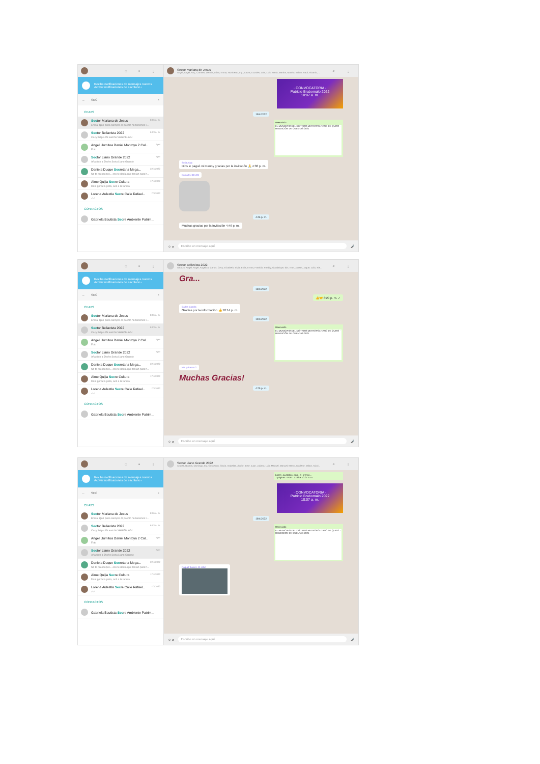◌ ▪ ⋮
Recibe notificaciones de mensajes nuevos
Activar notificaciones de escritorio ›
← SEC ×
CHATS
Sector Mariana de Jesus
8:56 a. m.
Enma: Qué pena siempre él pueblo no tenemos l...
Sector Bellavista 2022
6:53 a. m.
Cecy: https://fb.watch/cYHGiFbU6G/
Angel Llumitoa Daniel Montoya 2 Cal...
ayer
Foto
Sector Llano Grande 2022
ayer
Añadiste a Jhofre Soria Llano Grande
Daniela Duque Secretaria Mega...
22/4/2022
No te preocupes... eso te decía que tenían para h...
Aime Quijia Secre Cultura
17/4/2022
Dani pprfa la pista, acá a la tarima
Lorena Aulestia Secre Calle Rafael...
7/3/2022
✓✓
CONTACTOS
Gabriela Bautista Secre Ambiente Patrim...
Sector Mariana de Jesus
Angel, Angel, Arq., Carmen, Dennis, Elisa, Enma, Humberto, Ing., Laura, Lourdes, Luis, Luis, Maria, Martha, Martha, Milton, Raul, Ricardo, ...
⌕ ⋮
· CONVOCATORIA ·
Patricio Brabomalo 2022
10:07 a. m.
19/4/2022
Reenviado
EL MUNICIPIO DEL DISTRITO METROPOLITANO DE QUITO · RENDICIÓN DE CUENTAS 2021
Sofia Alajo
Dios le pagué mi Danny gracias por la invitación 🙏 4:38 p. m.
Enma EL BELEN
4:46 p. m.
Muchas gracias por la invitación 4:46 p. m.
☺ ⌀
Escribe un mensaje aquí
🎤
◌ ▪ ⋮
Recibe notificaciones de mensajes nuevos
Activar notificaciones de escritorio ›
← SEC ×
CHATS
Sector Mariana de Jesus
8:56 a. m.
Enma: Qué pena siempre él pueblo no tenemos l...
Sector Bellavista 2022
6:53 a. m.
Cecy: https://fb.watch/cYHGiFbU6G/
Angel Llumitoa Daniel Montoya 2 Cal...
ayer
Foto
Sector Llano Grande 2022
ayer
Añadiste a Jhofre Soria Llano Grande
Daniela Duque Secretaria Mega...
22/4/2022
No te preocupes... eso te decía que tenían para h...
Aime Quijia Secre Cultura
17/4/2022
Dani pprfa la pista, acá a la tarima
Lorena Aulestia Secre Calle Rafael...
7/3/2022
✓✓
CONTACTOS
Gabriela Bautista Secre Ambiente Patrim...
Sector Bellavista 2022
Alfonzo, Angel, Angel, Angelica, Carlos, Cecy, Elizabeth, Elvia, Elvia, Enma, Franklin, Freddy, Guadalupe, Ibis, Ivan, Janeth, Jaque, Julio, Kle...
⌕ ⋮
Gra...
18/4/2022
👍🤝 8:29 p. m. ✓
Carlos Castillo
Gracias por la información 👍 10:14 p. m.
19/4/2022
Reenviado
EL MUNICIPIO DEL DISTRITO METROPOLITANO DE QUITO · RENDICIÓN DE CUENTAS 2021
luis quiranza 2
Muchas Gracias!
4:29 p. m.
☺ ⌀
Escribe un mensaje aquí
🎤
◌ ▪ ⋮
Recibe notificaciones de mensajes nuevos
Activar notificaciones de escritorio ›
← SEC ×
CHATS
Sector Mariana de Jesus
8:56 a. m.
Enma: Qué pena siempre él pueblo no tenemos l...
Sector Bellavista 2022
6:53 a. m.
Cecy: https://fb.watch/cYHGiFbU6G/
Angel Llumitoa Daniel Montoya 2 Cal...
ayer
Foto
Sector Llano Grande 2022
ayer
Añadiste a Jhofre Soria Llano Grande
Daniela Duque Secretaria Mega...
22/4/2022
No te preocupes... eso te decía que tenían para h...
Aime Quijia Secre Cultura
17/4/2022
Dani pprfa la pista, acá a la tarima
Lorena Aulestia Secre Calle Rafael...
7/3/2022
✓✓
CONTACTOS
Gabriela Bautista Secre Ambiente Patrim...
Sector Llano Grande 2022
Araceli, Blanca, Domingo, Ely, Geovanny, Gloria, Isabelita, Jhofre, Jose, Juan, Juliana, Luis, Manuel, Manuel, Marco, Marlene, Milton, Nicol...
⌕ ⋮
bases_ajustadas_para_el_premio...
7 páginas · PDF · 718 kB 10:07 a. m.
· CONVOCATORIA ·
Patricio Brabomalo 2022
10:07 a. m.
19/4/2022
Reenviado
EL MUNICIPIO DEL DISTRITO METROPOLITANO DE QUITO · RENDICIÓN DE CUENTAS 2021
Raquel Suárez. El redin
☺ ⌀
Escribe un mensaje aquí
🎤